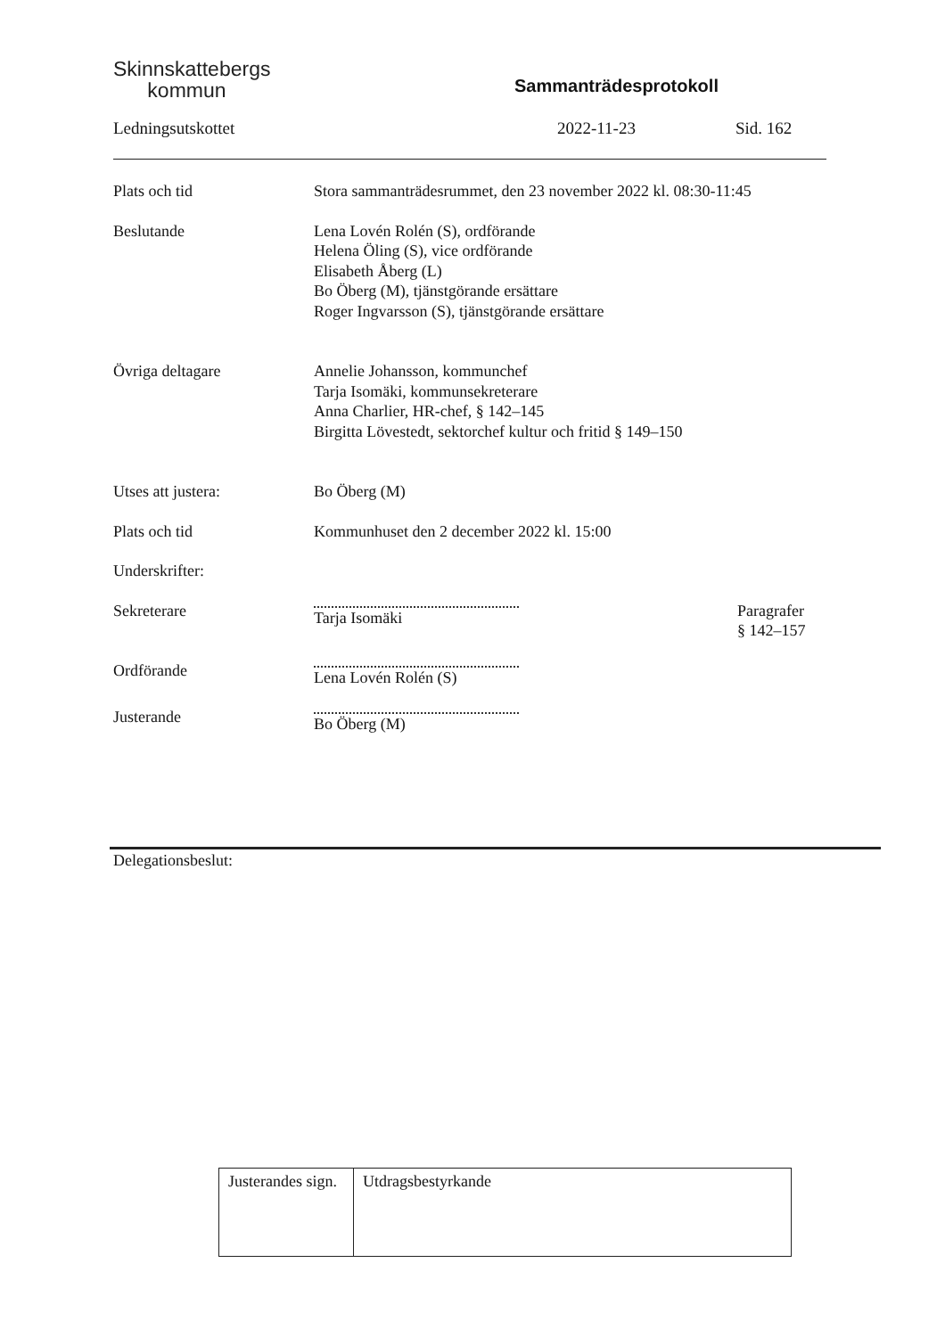Skinnskattebergs
kommun
Sammanträdesprotokoll
Ledningsutskottet 2022-11-23 Sid. 162
Plats och tid Stora sammanträdesrummet, den 23 november 2022 kl. 08:30-11:45
Beslutande Lena Lovén Rolén (S), ordförande
Helena Öling (S), vice ordförande
Elisabeth Åberg (L)
Bo Öberg (M), tjänstgörande ersättare
Roger Ingvarsson (S), tjänstgörande ersättare
Övriga deltagare Annelie Johansson, kommunchef
Tarja Isomäki, kommunsekreterare
Anna Charlier, HR-chef, § 142–145
Birgitta Lövestedt, sektorchef kultur och fritid § 149–150
Utses att justera: Bo Öberg (M)
Plats och tid Kommunhuset den 2 december 2022 kl. 15:00
Underskrifter:
Sekreterare Tarja Isomäki Paragrafer
§ 142–157
Ordförande Lena Lovén Rolén (S)
Justerande Bo Öberg (M)
Delegationsbeslut:
| Justerandes sign. | Utdragsbestyrkande |